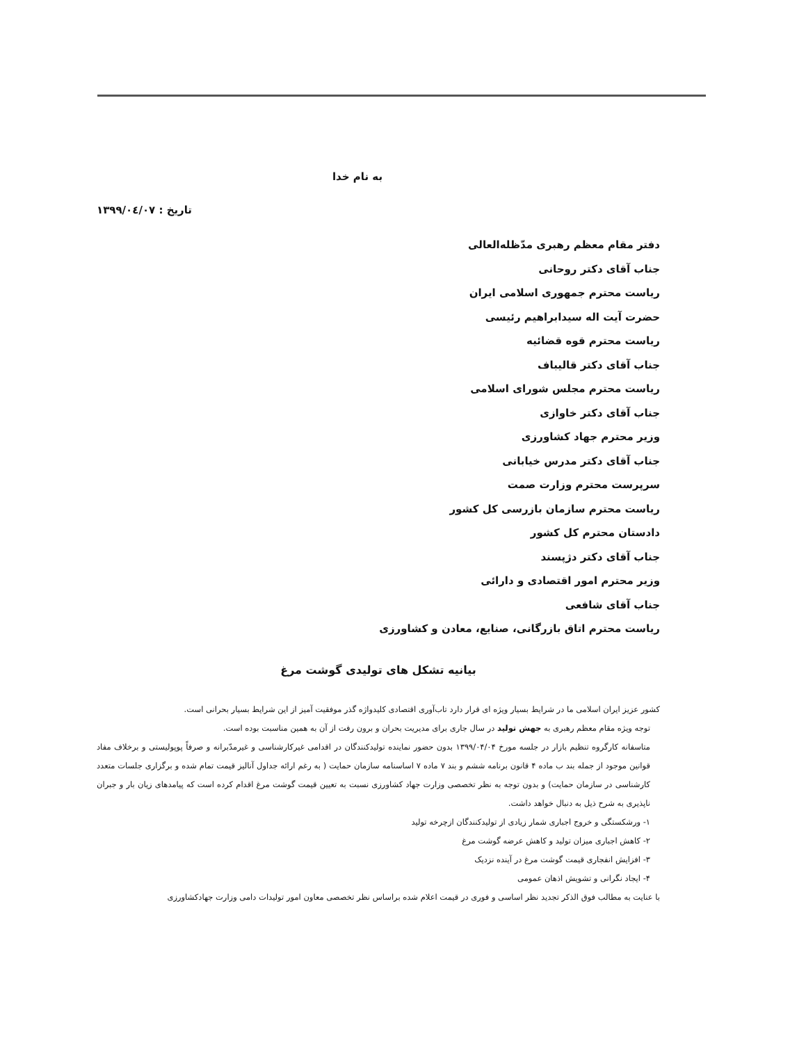به نام خدا
تاریخ : ۱۳۹۹/۰٤/۰۷
دفتر مقام معظم رهبری مدّظله‌العالی
جناب آقای دکتر روحانی
ریاست محترم جمهوری اسلامی ایران
حضرت آیت اله سیدابراهیم رئیسی
ریاست محترم قوه قضائیه
جناب آقای دکتر قالیباف
ریاست محترم مجلس شورای اسلامی
جناب آقای دکتر خاوازی
وزیر محترم جهاد کشاورزی
جناب آقای دکتر مدرس خیابانی
سرپرست محترم وزارت صمت
ریاست محترم سازمان بازرسی کل کشور
دادستان محترم کل کشور
جناب آقای دکتر دژپسند
وزیر محترم امور اقتصادی و دارائی
جناب آقای شافعی
ریاست محترم اتاق بازرگانی، صنایع، معادن و کشاورزی
بیانیه تشکل های تولیدی گوشت مرغ
کشور عزیز ایران اسلامی ما در شرایط بسیار ویژه ای قرار دارد تاب‌آوری اقتصادی کلیدواژه گذر موفقیت آمیز از این شرایط بسیار بحرانی است.
توجه ویژه مقام معظم رهبری به جهش تولید در سال جاری برای مدیریت بحران و برون رفت از آن به همین مناسبت بوده است.
متاسفانه کارگروه تنظیم بازار در جلسه مورخ ۱۳۹۹/۰۴/۰۴ بدون حضور نماینده تولیدکنندگان در اقدامی غیرکارشناسی و غیرمدّبرانه و صرفاً پوپولیستی و برخلاف مفاد قوانین موجود از جمله بند ب ماده ۴ قانون برنامه ششم و بند ۷ ماده ۷ اساسنامه سازمان حمایت ( به رغم ارائه جداول آنالیز قیمت تمام شده و برگزاری جلسات متعدد کارشناسی در سازمان حمایت) و بدون توجه به نظر تخصصی وزارت جهاد کشاورزی نسبت به تعیین قیمت گوشت مرغ اقدام کرده است که پیامدهای زیان بار و جبران ناپذیری به شرح ذیل به دنبال خواهد داشت.
۱- ورشکستگی و خروج اجباری شمار زیادی از تولیدکنندگان ازچرخه تولید
۲- کاهش اجباری میزان تولید و کاهش عرضه گوشت مرغ
۳- افزایش انفجاری قیمت گوشت مرغ در آینده نزدیک
۴- ایجاد نگرانی و تشویش اذهان عمومی
با عنایت به مطالب فوق الذکر تجدید نظر اساسی و فوری در قیمت اعلام شده براساس نظر تخصصی معاون امور تولیدات دامی وزارت جهادکشاورزی